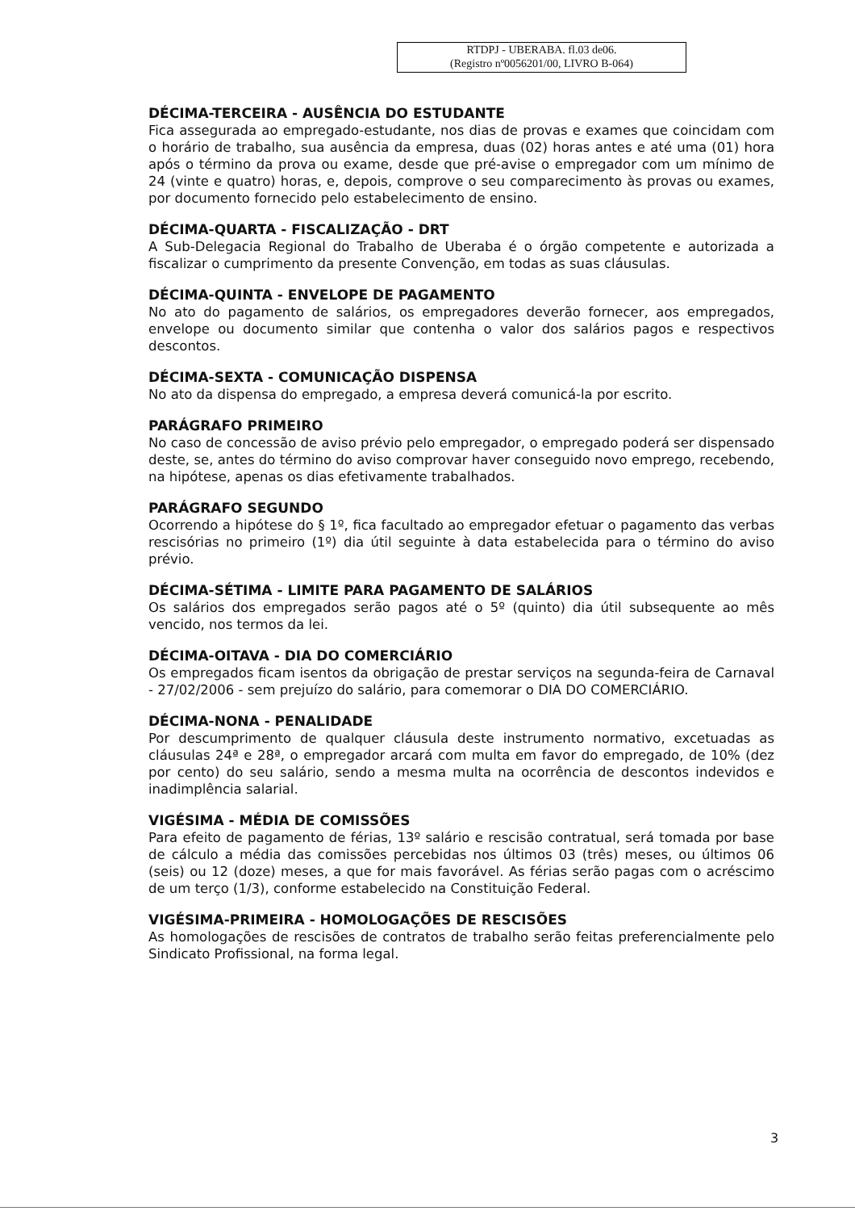RTDPJ - UBERABA. fl.03 de06.
(Registro nº0056201/00, LIVRO B-064)
DÉCIMA-TERCEIRA - AUSÊNCIA DO ESTUDANTE
Fica assegurada ao empregado-estudante, nos dias de provas e exames que coincidam com o horário de trabalho, sua ausência da empresa, duas (02) horas antes e até uma (01) hora após o término da prova ou exame, desde que pré-avise o empregador com um mínimo de 24 (vinte e quatro) horas, e, depois, comprove o seu comparecimento às provas ou exames, por documento fornecido pelo estabelecimento de ensino.
DÉCIMA-QUARTA - FISCALIZAÇÃO - DRT
A Sub-Delegacia Regional do Trabalho de Uberaba é o órgão competente e autorizada a fiscalizar o cumprimento da presente Convenção, em todas as suas cláusulas.
DÉCIMA-QUINTA - ENVELOPE DE PAGAMENTO
No ato do pagamento de salários, os empregadores deverão fornecer, aos empregados, envelope ou documento similar que contenha o valor dos salários pagos e respectivos descontos.
DÉCIMA-SEXTA - COMUNICAÇÃO DISPENSA
No ato da dispensa do empregado, a empresa deverá comunicá-la por escrito.
PARÁGRAFO PRIMEIRO
No caso de concessão de aviso prévio pelo empregador, o empregado poderá ser dispensado deste, se, antes do término do aviso comprovar haver conseguido novo emprego, recebendo, na hipótese, apenas os dias efetivamente trabalhados.
PARÁGRAFO SEGUNDO
Ocorrendo a hipótese do § 1º, fica facultado ao empregador efetuar o pagamento das verbas rescisórias no primeiro (1º) dia útil seguinte à data estabelecida para o término do aviso prévio.
DÉCIMA-SÉTIMA - LIMITE PARA PAGAMENTO DE SALÁRIOS
Os salários dos empregados serão pagos até o 5º (quinto) dia útil subsequente ao mês vencido, nos termos da lei.
DÉCIMA-OITAVA - DIA DO COMERCIÁRIO
Os empregados ficam isentos da obrigação de prestar serviços na segunda-feira de Carnaval - 27/02/2006 - sem prejuízo do salário, para comemorar o DIA DO COMERCIÁRIO.
DÉCIMA-NONA - PENALIDADE
Por descumprimento de qualquer cláusula deste instrumento normativo, excetuadas as cláusulas 24ª e 28ª, o empregador arcará com multa em favor do empregado, de 10% (dez por cento) do seu salário, sendo a mesma multa na ocorrência de descontos indevidos e inadimplência salarial.
VIGÉSIMA - MÉDIA DE COMISSÕES
Para efeito de pagamento de férias, 13º salário e rescisão contratual, será tomada por base de cálculo a média das comissões percebidas nos últimos 03 (três) meses, ou últimos 06 (seis) ou 12 (doze) meses, a que for mais favorável. As férias serão pagas com o acréscimo de um terço (1/3), conforme estabelecido na Constituição Federal.
VIGÉSIMA-PRIMEIRA - HOMOLOGAÇÕES DE RESCISÕES
As homologações de rescisões de contratos de trabalho serão feitas preferencialmente pelo Sindicato Profissional, na forma legal.
3